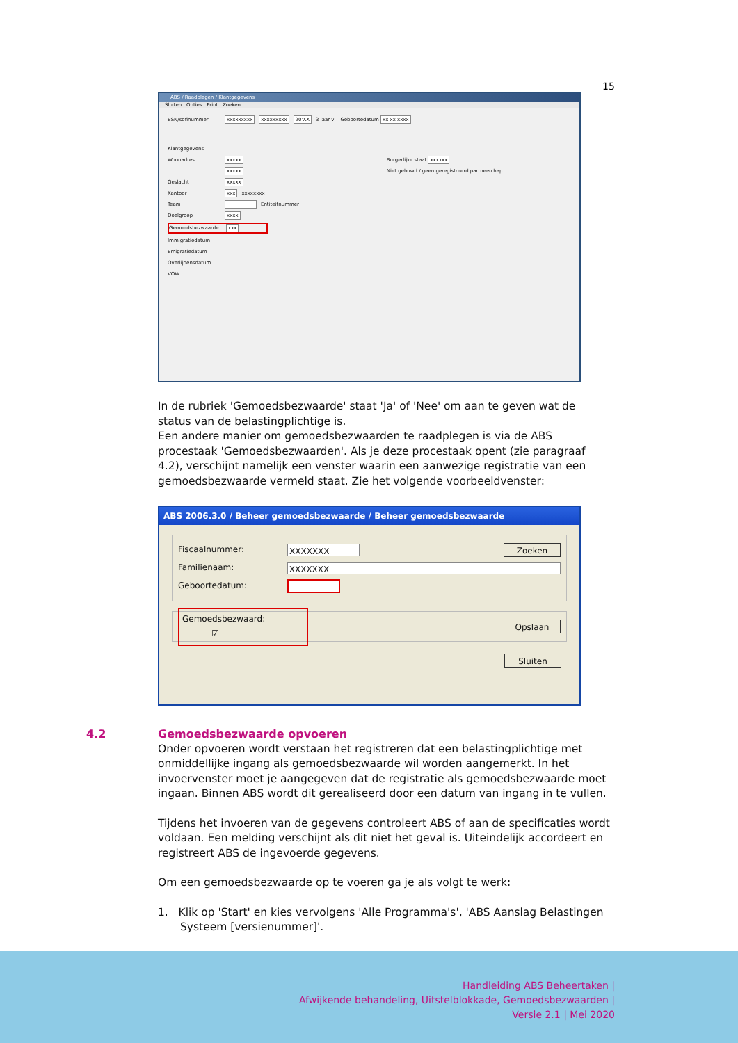15
ABS / Raadplegen / Klantgegevens
Sluiten Opties Print Zoeken
BSN/sofinummer xxxxxxxxx xxxxxxxxx 20'XX 3 jaar v Geboortedatum xx xx xxxx
Klantgegevens
Woonadres xxxxx Burgerlijke staat xxxxxx
xxxxx Niet gehuwd / geen geregistreerd partnerschap
Geslacht xxxxx
Kantoor xxx xxxxxxxx
Team Entiteitnummer
Doelgroep xxxx
Gemoedsbezwaarde xxx
Immigratiedatum
Emigratiedatum
Overlijdensdatum
VOW
In de rubriek 'Gemoedsbezwaarde' staat 'Ja' of 'Nee' om aan te geven wat de status van de belastingplichtige is.
Een andere manier om gemoedsbezwaarden te raadplegen is via de ABS procestaak 'Gemoedsbezwaarden'. Als je deze procestaak opent (zie paragraaf 4.2), verschijnt namelijk een venster waarin een aanwezige registratie van een gemoedsbezwaarde vermeld staat. Zie het volgende voorbeeldvenster:
ABS 2006.3.0 / Beheer gemoedsbezwaarde / Beheer gemoedsbezwaarde
Fiscaalnummer: XXXXXXX Zoeken
Familienaam: XXXXXXX
Geboortedatum:
Gemoedsbezwaard: ☑ Opslaan
Sluiten
4.2 Gemoedsbezwaarde opvoeren
Onder opvoeren wordt verstaan het registreren dat een belastingplichtige met onmiddellijke ingang als gemoedsbezwaarde wil worden aangemerkt. In het invoervenster moet je aangegeven dat de registratie als gemoedsbezwaarde moet ingaan. Binnen ABS wordt dit gerealiseerd door een datum van ingang in te vullen.
Tijdens het invoeren van de gegevens controleert ABS of aan de specificaties wordt voldaan. Een melding verschijnt als dit niet het geval is. Uiteindelijk accordeert en registreert ABS de ingevoerde gegevens.
Om een gemoedsbezwaarde op te voeren ga je als volgt te werk:
1. Klik op 'Start' en kies vervolgens 'Alle Programma's', 'ABS Aanslag Belastingen Systeem [versienummer]'.
Handleiding ABS Beheertaken |
Afwijkende behandeling, Uitstelblokkade, Gemoedsbezwaarden |
Versie 2.1 | Mei 2020